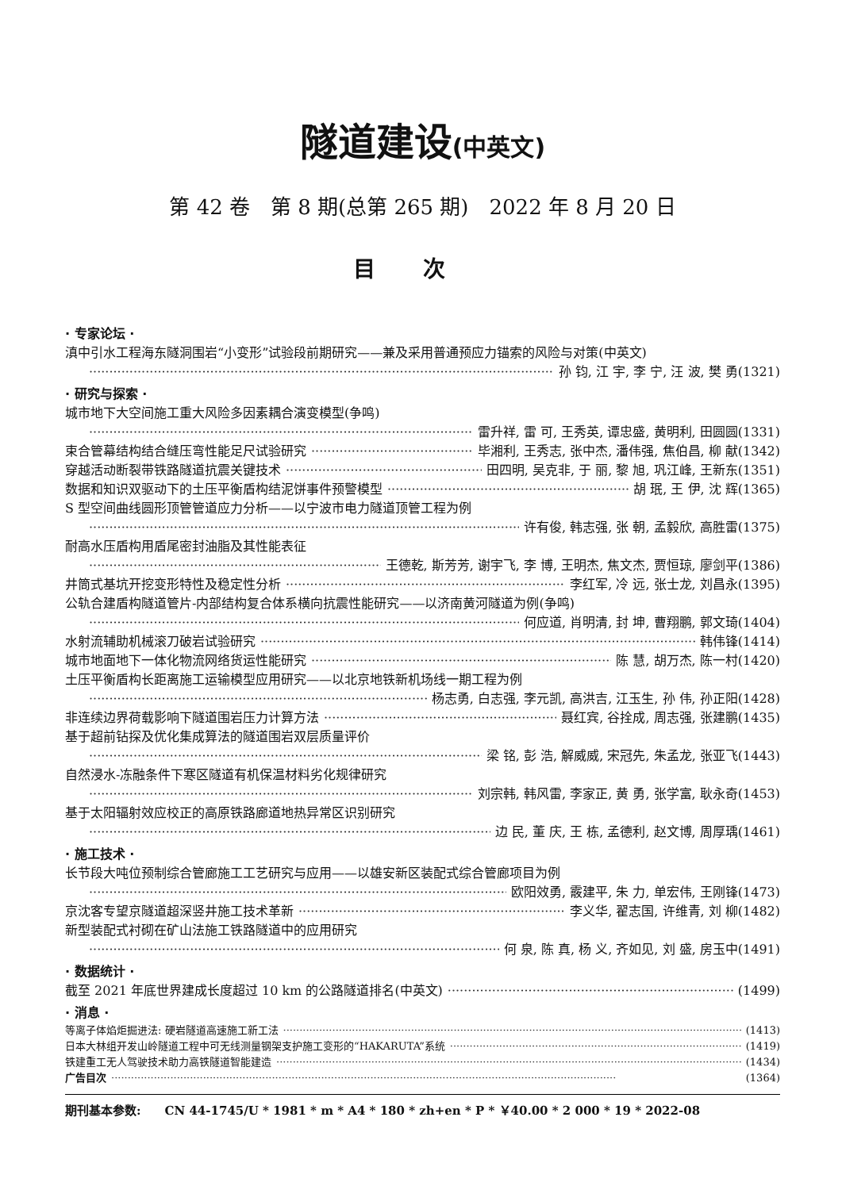隧道建设(中英文)
第 42 卷　第 8 期(总第 265 期)　2022 年 8 月 20 日
目次
· 专家论坛 ·
滇中引水工程海东隧洞围岩“小变形”试验段前期研究——兼及采用普通预应力锚索的风险与对策(中英文)
孙 钧, 江 宇, 李 宁, 汪 波, 樊 勇(1321)
· 研究与探索 ·
城市地下大空间施工重大风险多因素耦合演变模型(争鸣)
雷升祥, 雷 可, 王秀英, 谭忠盛, 黄明利, 田圆圆(1331)
束合管幕结构结合缝压弯性能足尺试验研究 毕湘利, 王秀志, 张中杰, 潘伟强, 焦伯昌, 柳 献(1342)
穿越活动断裂带铁路隧道抗震关键技术 田四明, 吴克非, 于 丽, 黎 旭, 巩江峰, 王新东(1351)
数据和知识双驱动下的土压平衡盾构结泥饼事件预警模型 胡 珉, 王 伊, 沈 辉(1365)
S 型空间曲线圆形顶管管道应力分析——以宁波市电力隧道顶管工程为例
许有俊, 韩志强, 张 朝, 孟毅欣, 高胜雷(1375)
耐高水压盾构用盾尾密封油脂及其性能表征
王德乾, 斯芳芳, 谢宇飞, 李 博, 王明杰, 焦文杰, 贾恒琼, 廖剑平(1386)
井筒式基坑开挖变形特性及稳定性分析 李红军, 冷 远, 张士龙, 刘昌永(1395)
公轨合建盾构隧道管片-内部结构复合体系横向抗震性能研究——以济南黄河隧道为例(争鸣)
何应道, 肖明清, 封 坤, 曹翔鹏, 郭文琦(1404)
水射流辅助机械滚刀破岩试验研究 韩伟锋(1414)
城市地面地下一体化物流网络货运性能研究 陈 慧, 胡万杰, 陈一村(1420)
土压平衡盾构长距离施工运输模型应用研究——以北京地铁新机场线一期工程为例
杨志勇, 白志强, 李元凯, 高洪吉, 江玉生, 孙 伟, 孙正阳(1428)
非连续边界荷载影响下隧道围岩压力计算方法 聂红宾, 谷拴成, 周志强, 张建鹏(1435)
基于超前钻探及优化集成算法的隧道围岩双层质量评价
梁 铭, 彭 浩, 解威威, 宋冠先, 朱孟龙, 张亚飞(1443)
自然浸水-冻融条件下寒区隧道有机保温材料劣化规律研究
刘宗韩, 韩风雷, 李家正, 黄 勇, 张学富, 耿永奇(1453)
基于太阳辐射效应校正的高原铁路廊道地热异常区识别研究
边 民, 董 庆, 王 栋, 孟德利, 赵文博, 周厚瑀(1461)
· 施工技术 ·
长节段大吨位预制综合管廊施工工艺研究与应用——以雄安新区装配式综合管廊项目为例
欧阳效勇, 霰建平, 朱 力, 单宏伟, 王刚锋(1473)
京沈客专望京隧道超深竖井施工技术革新 李义华, 翟志国, 许维青, 刘 柳(1482)
新型装配式衬砌在矿山法施工铁路隧道中的应用研究
何 泉, 陈 真, 杨 义, 齐如见, 刘 盛, 房玉中(1491)
· 数据统计 ·
截至 2021 年底世界建成长度超过 10 km 的公路隧道排名(中英文) (1499)
· 消息 ·
等离子体焰炬掘进法: 硬岩隧道高速施工新工法 (1413)
日本大林组开发山岭隧道工程中可无线测量钢架支护施工变形的“HAKARUTA”系统 (1419)
铁建重工无人驾驶技术助力高铁隧道智能建造 (1434)
广告目次 (1364)
期刊基本参数:　　CN 44-1745/U * 1981 * m * A4 * 180 * zh+en * P * ￥40.00 * 2 000 * 19 * 2022-08